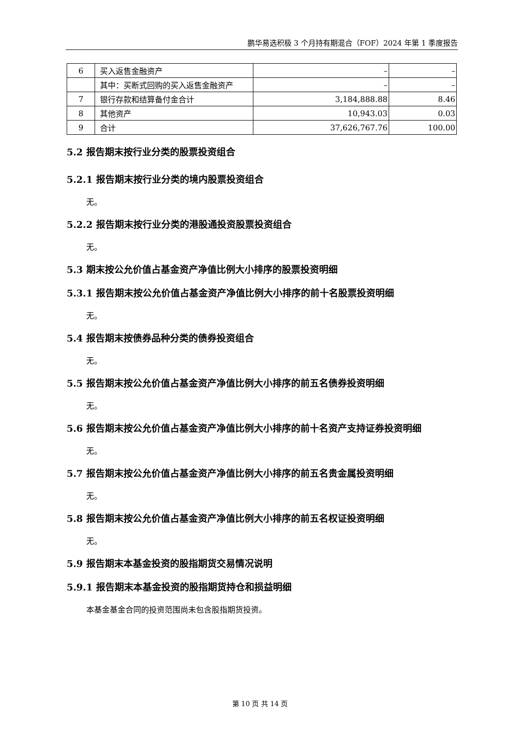鹏华易选积极 3 个月持有期混合（FOF）2024 年第 1 季度报告
| 6 | 买入返售金融资产 | – | – |
| | 其中：买断式回购的买入返售金融资产 | – | – |
| 7 | 银行存款和结算备付金合计 | 3,184,888.88 | 8.46 |
| 8 | 其他资产 | 10,943.03 | 0.03 |
| 9 | 合计 | 37,626,767.76 | 100.00 |
5.2 报告期末按行业分类的股票投资组合
5.2.1 报告期末按行业分类的境内股票投资组合
无。
5.2.2 报告期末按行业分类的港股通投资股票投资组合
无。
5.3 期末按公允价值占基金资产净值比例大小排序的股票投资明细
5.3.1 报告期末按公允价值占基金资产净值比例大小排序的前十名股票投资明细
无。
5.4 报告期末按债券品种分类的债券投资组合
无。
5.5 报告期末按公允价值占基金资产净值比例大小排序的前五名债券投资明细
无。
5.6 报告期末按公允价值占基金资产净值比例大小排序的前十名资产支持证券投资明细
无。
5.7 报告期末按公允价值占基金资产净值比例大小排序的前五名贵金属投资明细
无。
5.8 报告期末按公允价值占基金资产净值比例大小排序的前五名权证投资明细
无。
5.9 报告期末本基金投资的股指期货交易情况说明
5.9.1 报告期末本基金投资的股指期货持仓和损益明细
本基金基金合同的投资范围尚未包含股指期货投资。
第 10 页 共 14 页